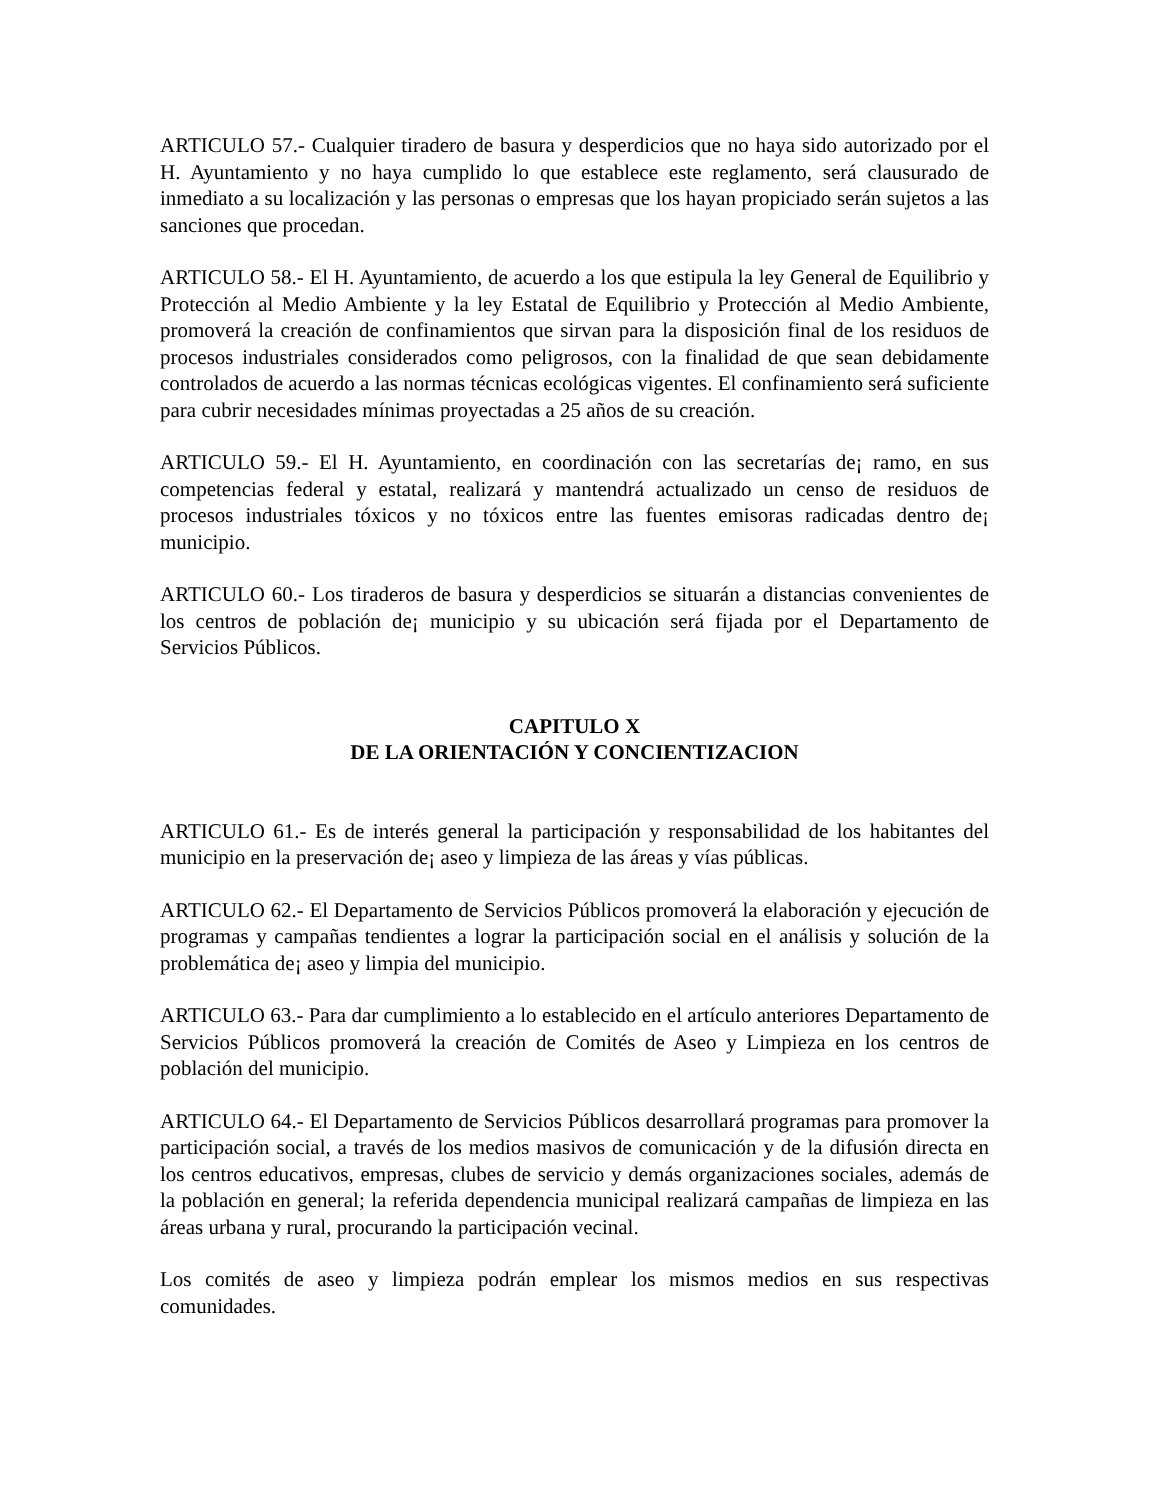ARTICULO 57.- Cualquier tiradero de basura y desperdicios que no haya sido autorizado por el H. Ayuntamiento y no haya cumplido lo que establece este reglamento, será clausurado de inmediato a su localización y las personas o empresas que los hayan propiciado serán sujetos a las sanciones que procedan.
ARTICULO 58.- El H. Ayuntamiento, de acuerdo a los que estipula la ley General de Equilibrio y Protección al Medio Ambiente y la ley Estatal de Equilibrio y Protección al Medio Ambiente, promoverá la creación de confinamientos que sirvan para la disposición final de los residuos de procesos industriales considerados como peligrosos, con la finalidad de que sean debidamente controlados de acuerdo a las normas técnicas ecológicas vigentes. El confinamiento será suficiente para cubrir necesidades mínimas proyectadas a 25 años de su creación.
ARTICULO 59.- El H. Ayuntamiento, en coordinación con las secretarías de¡ ramo, en sus competencias federal y estatal, realizará y mantendrá actualizado un censo de residuos de procesos industriales tóxicos y no tóxicos entre las fuentes emisoras radicadas dentro de¡ municipio.
ARTICULO 60.- Los tiraderos de basura y desperdicios se situarán a distancias convenientes de los centros de población de¡ municipio y su ubicación será fijada por el Departamento de Servicios Públicos.
CAPITULO X
DE LA ORIENTACIÓN Y CONCIENTIZACION
ARTICULO 61.- Es de interés general la participación y responsabilidad de los habitantes del municipio en la preservación de¡ aseo y limpieza de las áreas y vías públicas.
ARTICULO 62.- El Departamento de Servicios Públicos promoverá la elaboración y ejecución de programas y campañas tendientes a lograr la participación social en el análisis y solución de la problemática de¡ aseo y limpia del municipio.
ARTICULO 63.- Para dar cumplimiento a lo establecido en el artículo anteriores Departamento de Servicios Públicos promoverá la creación de Comités de Aseo y Limpieza en los centros de población del municipio.
ARTICULO 64.- El Departamento de Servicios Públicos desarrollará programas para promover la participación social, a través de los medios masivos de comunicación y de la difusión directa en los centros educativos, empresas, clubes de servicio y demás organizaciones sociales, además de la población en general; la referida dependencia municipal realizará campañas de limpieza en las áreas urbana y rural, procurando la participación vecinal.
Los comités de aseo y limpieza podrán emplear los mismos medios en sus respectivas comunidades.